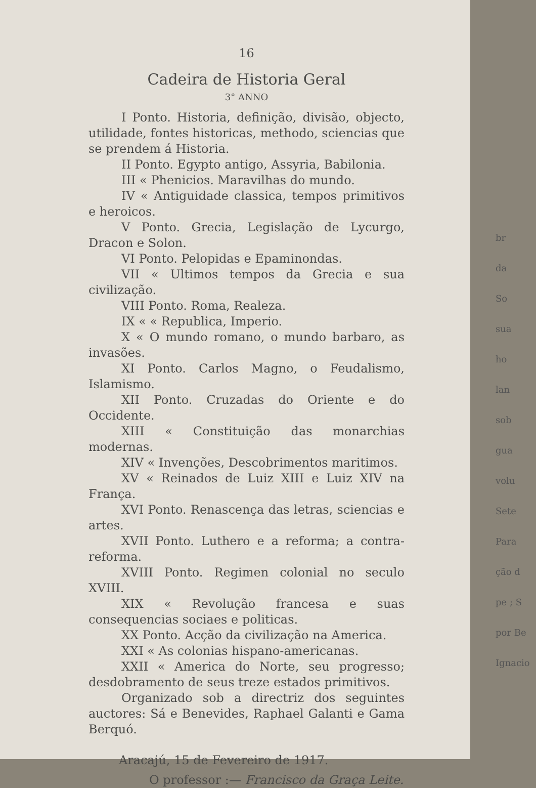16
Cadeira de Historia Geral
3° ANNO
I Ponto. Historia, definição, divisão, objecto, utilidade, fontes historicas, methodo, sciencias que se prendem á Historia.
II Ponto. Egypto antigo, Assyria, Babilonia.
III « Phenicios. Maravilhas do mundo.
IV « Antiguidade classica, tempos primitivos e heroicos.
V Ponto. Grecia, Legislação de Lycurgo, Dracon e Solon.
VI Ponto. Pelopidas e Epaminondas.
VII « Ultimos tempos da Grecia e sua civilização.
VIII Ponto. Roma, Realeza.
IX « « Republica, Imperio.
X « O mundo romano, o mundo barbaro, as invasões.
XI Ponto. Carlos Magno, o Feudalismo, Islamismo.
XII Ponto. Cruzadas do Oriente e do Occidente.
XIII « Constituição das monarchias modernas.
XIV « Invenções, Descobrimentos maritimos.
XV « Reinados de Luiz XIII e Luiz XIV na França.
XVI Ponto. Renascença das letras, sciencias e artes.
XVII Ponto. Luthero e a reforma; a contra-reforma.
XVIII Ponto. Regimen colonial no seculo XVIII.
XIX « Revolução francesa e suas consequencias sociaes e politicas.
XX Ponto. Acção da civilização na America.
XXI « As colonias hispano-americanas.
XXII « America do Norte, seu progresso; desdobramento de seus treze estados primitivos.
Organizado sob a directriz dos seguintes auctores: Sá e Benevides, Raphael Galanti e Gama Berquó.
Aracajú, 15 de Fevereiro de 1917.
O professor :— Francisco da Graça Leite.
br
da
So
sua
ho
lan
sob
gua
volu
Sete
Para
ção d
pe ; S
por Be
Ignacio